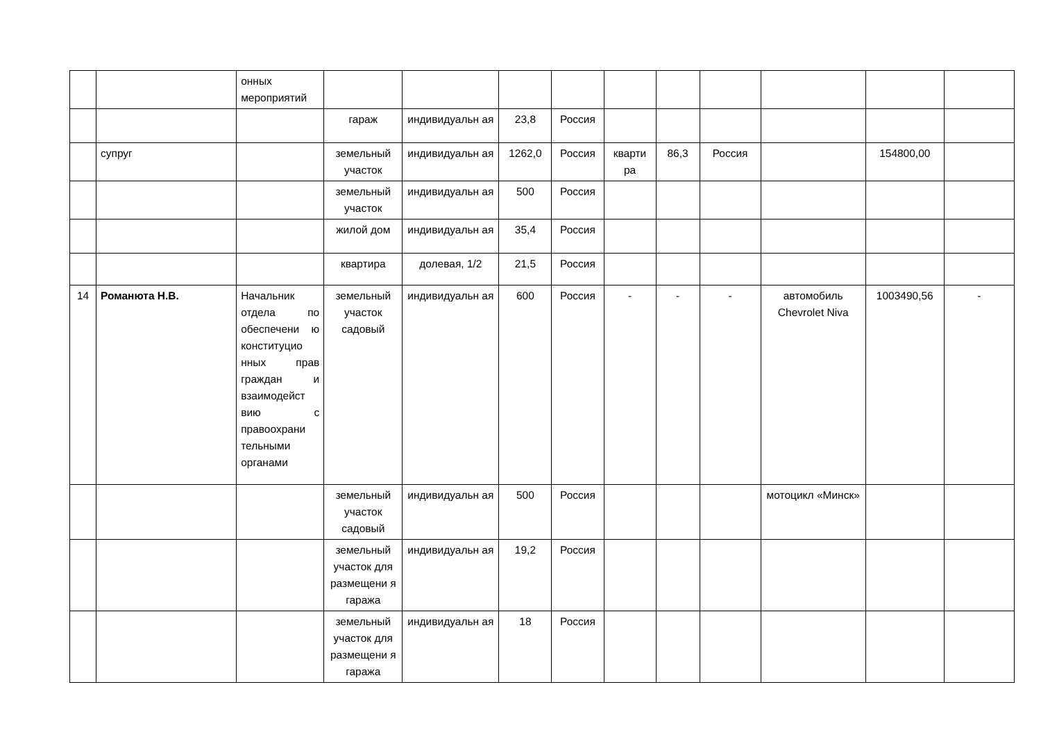| | | онных мероприятий | | | | | | | | | | |
| | | | гараж | индивидуальн ая | 23,8 | Россия | | | | | | |
| | супруг | | земельный участок | индивидуальн ая | 1262,0 | Россия | кварти ра | 86,3 | Россия | | 154800,00 | |
| | | | земельный участок | индивидуальн ая | 500 | Россия | | | | | | |
| | | | жилой дом | индивидуальн ая | 35,4 | Россия | | | | | | |
| | | | квартира | долевая, 1/2 | 21,5 | Россия | | | | | | |
| 14 | Романюта Н.В. | Начальник отдела по обеспечени ю конституцио нных прав граждан и взаимодейст вию с правоохрани тельными органами | земельный участок садовый | индивидуальн ая | 600 | Россия | - | - | - | автомобиль Chevrolet Niva | 1003490,56 | - |
| | | | земельный участок садовый | индивидуальн ая | 500 | Россия | | | | мотоцикл «Минск» | | |
| | | | земельный участок для размещени я гаража | индивидуальн ая | 19,2 | Россия | | | | | | |
| | | | земельный участок для размещени я гаража | индивидуальн ая | 18 | Россия | | | | | | |